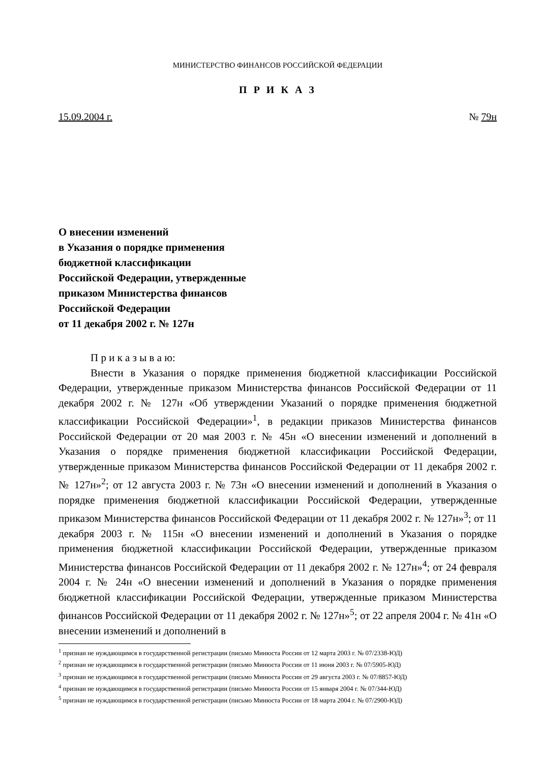МИНИСТЕРСТВО ФИНАНСОВ РОССИЙСКОЙ ФЕДЕРАЦИИ
П Р И К А З
15.09.2004 г. № 79н
О внесении изменений
в Указания о порядке применения
бюджетной классификации
Российской Федерации, утвержденные
приказом Министерства финансов
Российской Федерации
от 11 декабря 2002 г. № 127н
П р и к а з ы в а ю:
Внести в Указания о порядке применения бюджетной классификации Российской Федерации, утвержденные приказом Министерства финансов Российской Федерации от 11 декабря 2002 г. № 127н «Об утверждении Указаний о порядке применения бюджетной классификации Российской Федерации»<sup>1</sup>, в редакции приказов Министерства финансов Российской Федерации от 20 мая 2003 г. № 45н «О внесении изменений и дополнений в Указания о порядке применения бюджетной классификации Российской Федерации, утвержденные приказом Министерства финансов Российской Федерации от 11 декабря 2002 г. № 127н»<sup>2</sup>; от 12 августа 2003 г. № 73н «О внесении изменений и дополнений в Указания о порядке применения бюджетной классификации Российской Федерации, утвержденные приказом Министерства финансов Российской Федерации от 11 декабря 2002 г. № 127н»<sup>3</sup>; от 11 декабря 2003 г. № 115н «О внесении изменений и дополнений в Указания о порядке применения бюджетной классификации Российской Федерации, утвержденные приказом Министерства финансов Российской Федерации от 11 декабря 2002 г. № 127н»<sup>4</sup>; от 24 февраля 2004 г. № 24н «О внесении изменений и дополнений в Указания о порядке применения бюджетной классификации Российской Федерации, утвержденные приказом Министерства финансов Российской Федерации от 11 декабря 2002 г. № 127н»<sup>5</sup>; от 22 апреля 2004 г. № 41н «О внесении изменений и дополнений в
<sup>1</sup> признан не нуждающимся в государственной регистрации (письмо Минюста России от 12 марта 2003 г. № 07/2338-ЮД)
<sup>2</sup> признан не нуждающимся в государственной регистрации (письмо Минюста России от 11 июня 2003 г. № 07/5905-ЮД)
<sup>3</sup> признан не нуждающимся в государственной регистрации (письмо Минюста России от 29 августа 2003 г. № 07/8857-ЮД)
<sup>4</sup> признан не нуждающимся в государственной регистрации (письмо Минюста России от 15 января 2004 г. № 07/344-ЮД)
<sup>5</sup> признан не нуждающимся в государственной регистрации (письмо Минюста России от 18 марта 2004 г. № 07/2900-ЮД)